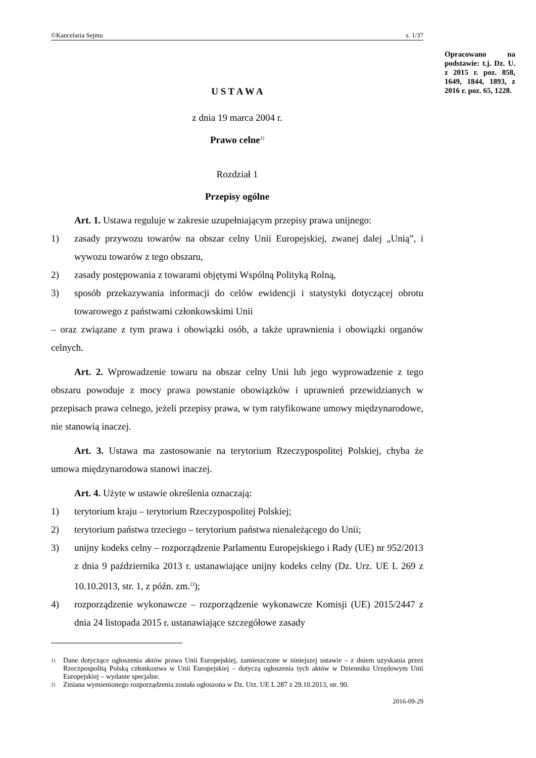Opracowano na podstawie: t.j. Dz. U. z 2015 r. poz. 858, 1649, 1844, 1893, z 2016 r. poz. 65, 1228.
©Kancelaria Sejmu s. 1/37
U S T A W A
z dnia 19 marca 2004 r.
Prawo celne<sup>1)</sup>
Rozdział 1
Przepisy ogólne
Art. 1. Ustawa reguluje w zakresie uzupełniającym przepisy prawa unijnego:
1) zasady przywozu towarów na obszar celny Unii Europejskiej, zwanej dalej „Unią”, i wywozu towarów z tego obszaru,
2) zasady postępowania z towarami objętymi Wspólną Polityką Rolną,
3) sposób przekazywania informacji do celów ewidencji i statystyki dotyczącej obrotu towarowego z państwami członkowskimi Unii
– oraz związane z tym prawa i obowiązki osób, a także uprawnienia i obowiązki organów celnych.
Art. 2. Wprowadzenie towaru na obszar celny Unii lub jego wyprowadzenie z tego obszaru powoduje z mocy prawa powstanie obowiązków i uprawnień przewidzianych w przepisach prawa celnego, jeżeli przepisy prawa, w tym ratyfikowane umowy międzynarodowe, nie stanowią inaczej.
Art. 3. Ustawa ma zastosowanie na terytorium Rzeczypospolitej Polskiej, chyba że umowa międzynarodowa stanowi inaczej.
Art. 4. Użyte w ustawie określenia oznaczają:
1) terytorium kraju – terytorium Rzeczypospolitej Polskiej;
2) terytorium państwa trzeciego – terytorium państwa nienależącego do Unii;
3) unijny kodeks celny – rozporządzenie Parlamentu Europejskiego i Rady (UE) nr 952/2013 z dnia 9 października 2013 r. ustanawiające unijny kodeks celny (Dz. Urz. UE L 269 z 10.10.2013, str. 1, z późn. zm.<sup>2)</sup>);
4) rozporządzenie wykonawcze – rozporządzenie wykonawcze Komisji (UE) 2015/2447 z dnia 24 listopada 2015 r. ustanawiające szczegółowe zasady
<sup>1)</sup> Dane dotyczące ogłoszenia aktów prawa Unii Europejskiej, zamieszczone w niniejszej ustawie – z dniem uzyskania przez Rzeczpospolitą Polską członkostwa w Unii Europejskiej – dotyczą ogłoszenia tych aktów w Dzienniku Urzędowym Unii Europejskiej – wydanie specjalne.
<sup>2)</sup> Zmiana wymienionego rozporządzenia została ogłoszona w Dz. Urz. UE L 287 z 29.10.2013, str. 90.
2016-09-29